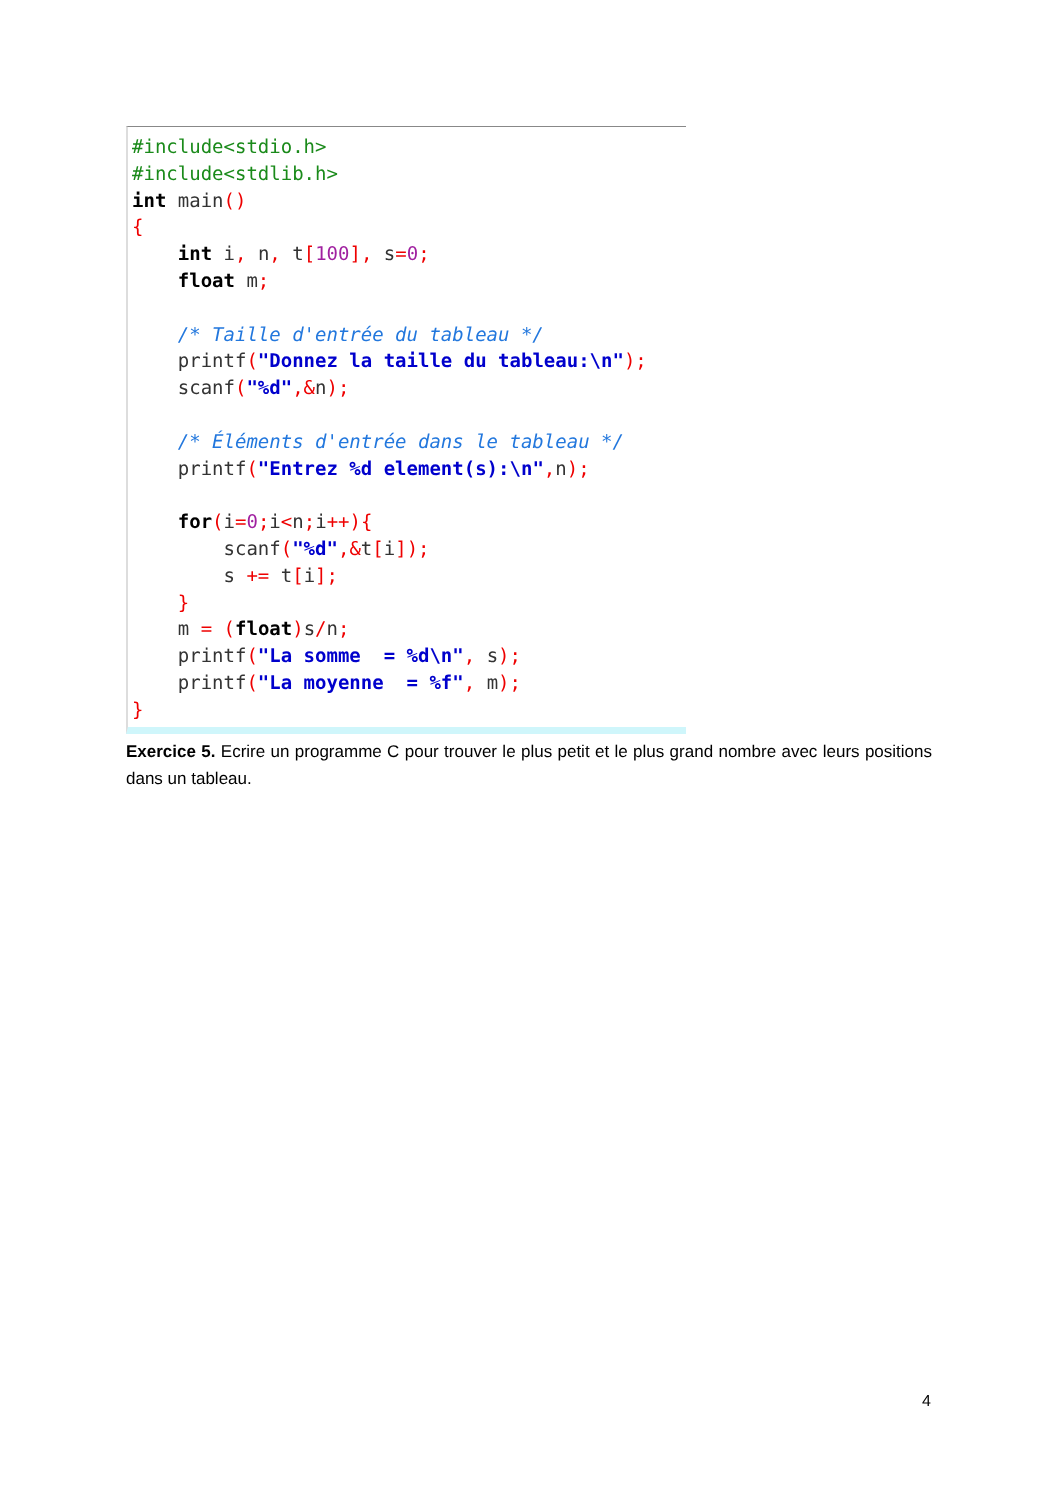#include<stdio.h>
#include<stdlib.h>
int main()
{
    int i, n, t[100], s=0;
    float m;

    /* Taille d'entrée du tableau */
    printf("Donnez la taille du tableau:\n");
    scanf("%d",&n);

    /* Éléments d'entrée dans le tableau */
    printf("Entrez %d element(s):\n", n);

    for(i=0; i<n; i++){
        scanf("%d",&t[i]);
        s += t[i];
    }
    m = (float) s/n;
    printf("La somme  = %d\n", s);
    printf("La moyenne  = %f", m);
}
Exercice 5. Ecrire un programme C pour trouver le plus petit et le plus grand nombre avec leurs positions dans un tableau.
4